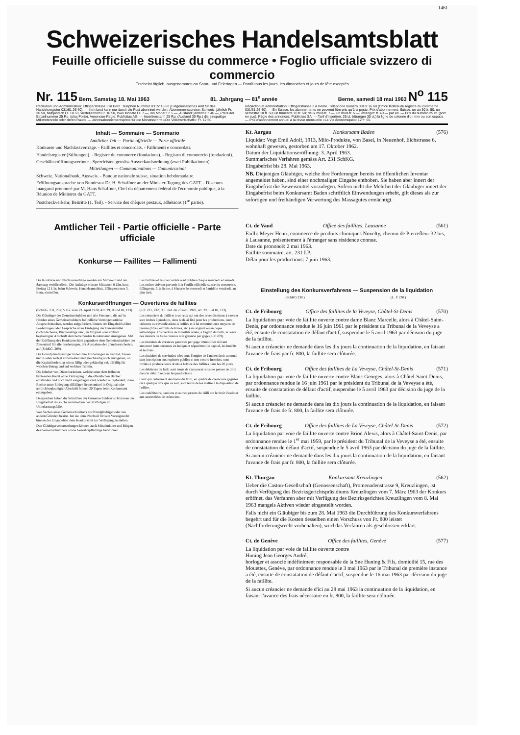1461
Schweizerisches Handelsamtsblatt
Feuille officielle suisse du commerce • Foglio ufficiale svizzero di commercio
Erscheint täglich, ausgenommen an Sonn- und Feiertagen — Paraît tous les jours, les dimanches et jours de fête exceptés
Nr. 115 Bern, Samstag 18. Mai 1963 81. Jahrgang — 81<sup>e</sup> année Berne, samedi 18 mai 1963 N<sup>o</sup> 115
Redaktion und Administration: Effingerstrasse 3 in Bern. Telephon Nummer 031/2 16 60 (Eidgenössisches Amt für das Handelsregister 031/61 26 40). — Im Inland kann nur durch die Post abonniert werden. Abonnementspreise: Schweiz: jährlich Fr. 30.50, halbjährlich Fr. 18.50, vierteljährlich Fr. 10.50, zwei Monate Fr. 7.—, ein Monat Fr. 5.—, Ausland: jährlich Fr. 40.—, Preis der Einzelnummer 25 Rp. (plus Porto). Annoncen-Regie: Publicitas AG. — Insertionstarif: 25 Rp. (Ausland 30 Rp.) die einspaltige Millimeterzeile oder deren Raum. — Jahresabonnementspreis für die Monatsschrift «Die Volkswirtschaft»: Fr. 12.50.
Rédaction et administration: Effingerstrasse 3 à Berne. Téléphone numéro 031/2 16 60 (Office fédéral du registre du commerce 031/61 26 40). — En Suisse, les abonnements ne peuvent être pris qu'à la poste. Prix d'abonnement: Suisse: un an 30 fr. 50; un semestre 18 fr. 50; un trimestre 10 fr. 50; deux mois fr. 7.—; un mois fr. 5.—; étranger: fr. 40.— par an. — Prix du numéro 25 ct. (port en sus). Régie des annonces: Publicitas SA. — Tarif d'insertion: 25 ct. (étranger 30 ct.) la ligne de colonne d'un mm ou son espace. — Prix d'abonnement annuel à la revue mensuelle «La Vie économique»: 12 fr. 50.
Inhalt — Sommaire — Sommario
Amtlicher Teil — Partie officielle — Parte ufficiale
Konkurse und Nachlassverträge. - Faillites et concordats. - Fallimenti e concordati.
Handelsregister (Stiftungen). - Registre du commerce (fondations). - Registro di commercio (fondazioni).
Geschäftseröffnungsverbote - Sperrfristen gemäss Ausverkaufsordnung (zwei Publikationen).
Mitteilungen — Communications — Comunicazioni
Schweiz. Nationalbank, Ausweis. - Banque nationale suisse, situation hebdomadaire.
Eröffnungsansprache von Bundesrat Dr. H. Schaffner an der Minister-Tagung des GATT. - Discours inaugural prononcé par M. Hans Schaffner, Chef du département fédéral de l'économie publique, à la Réunion de Ministres du GATT.
Postcheckverkehr, Beitritte (1. Teil). - Service des chèques postaux, adhésions (1<sup>re</sup> partie).
Amtlicher Teil - Partie officielle - Parte ufficiale
Konkurse — Faillites — Fallimenti
Die Konkurse und Nachlassverträge werden am Mittwoch und am Samstag veröffentlicht. Die Aufträge müssen Mittwoch 8 Uhr, bzw. Freitag 12 Uhr, beim Schweiz. Handelsamtsblatt, Effingerstrasse 3, Bern, eintreffen.
Les faillites et les concordats sont publiés chaque mercredi et samedi. Les ordres doivent parvenir à la Feuille officielle suisse du commerce, Effingerstr. 3, à Berne, à 8 heures le mercredi et à midi le vendredi, au plus tard.
Konkurseröffnungen — Ouvertures de faillites
(SchKG. 231, 232; VZG. vom 23. April 1920, Art. 29, II und III, 123)
Die Gläubiger der Gemeinschuldner und alle Personen, die auf in Händen eines Gemeinschuldners befindliche Vermögensstücke Anspruch machen, werden aufgefordert, binnen der Eingabefrist ihre Forderungen oder Ansprüche unter Einlegung der Beweismittel (Schuldscheine, Buchauszüge usw.) in Original oder amtlich beglaubigter Abschrift dem betreffenden Konkursamt einzugeben. Mit der Eröffnung des Konkurses hört gegenüber dem Gemeinschuldner der Zinsenlauf für alle Forderungen, mit Ausnahme der pfandversicherten, auf (SchKG. 209).
Die Grundpfandgläubiger haben ihre Forderungen in Kapital, Zinsen und Kosten zerlegt anzumelden und gleichzeitig auch anzugeben, ob die Kapitalforderung schon fällig oder gekündigt sei, allfällig für welchen Betrag und auf welchen Termin.
Die Inhaber von Dienstbarkeiten, welche unter dem früheren kantonalen Recht ohne Eintragung in die öffentlichen Bücher entstanden und noch nicht eingetragen sind, werden aufgefordert, diese Rechte unter Einlegung allfälliger Beweismittel in Original oder amtlich beglaubigter Abschrift binnen 20 Tagen beim Konkursamt einzugeben.
Desgleichen haben die Schuldner der Gemeinschuldner sich binnen der Eingabefrist als solche anzumelden bei Straffolgen im Unterlassungsfalle.
Wer Sachen eines Gemeinschuldners als Pfandgläubiger oder aus andern Gründen besitzt, hat sie ohne Nachteil für sein Vorzugsrecht binnen der Eingabefrist dem Konkursamt zur Verfügung zu stellen.
Den Gläubigerversammlungen können auch Mitschuldner und Bürgen des Gemeinschuldners sowie Gewährspflichtige beiwohnen.
(L.P. 231, 232; O.T. féd. du 23 avril 1920, art. 29, II et III, 123)
Les créanciers du failli et tous ceux qui ont des revendications à exercer sont invités à produire, dans le délai fixé pour les productions, leurs créances ou revendications à l'office et à lui remettre leurs moyens de preuve (titres, extraits de livres, etc.) en original ou en copie authentique. L'ouverture de la faillite arrête, à l'égard du failli, le cours des intérêts de toute créance non garantie par gage (L.P. 209).
Les titulaires de créances garanties par gage immobilier doivent annoncer leurs créances en indiquant séparément le capital, les intérêts et les frais.
Les titulaires de servitudes nées sous l'empire de l'ancien droit cantonal sans inscription aux registres publics et non encore inscrites, sont invités à produire leurs droits à l'office des faillites dans les 20 jours.
Les débiteurs du failli sont tenus de s'annoncer sous les peines de droit dans le délai fixé pour les productions.
Ceux qui détiennent des biens du failli, en qualité de créanciers gagistes ou à quelque titre que ce soit, sont tenus de les mettre à la disposition de l'office.
Les codébiteurs, cautions et autres garants du failli ont le droit d'assister aux assemblées de créanciers.
Kt. Aargau Konkursamt Baden (576)
Liquidat: Vogt Emil Adolf, 1913, Milo-Produkte, von Basel, in Neuenhof, Eichstrasse 6, wohnhaft gewesen, gestorben am 17. Oktober 1962.
Datum der Liquidationseröffnung: 3. April 1963.
Summarisches Verfahren gemäss Art. 231 SchKG.
Eingabefrist bis 28. Mai 1963.
NB. Diejenigen Gläubiger, welche ihre Forderungen bereits im öffentlichen Inventar angemeldet haben, sind einer nochmaligen Eingabe enthoben. Sie haben aber innert der Eingabefrist die Beweismittel vorzulegen. Sofern nicht die Mehrheit der Gläubiger innert der Eingabefrist beim Konkursamt Baden schriftlich Einwendungen erhebt, gilt dieses als zur sofortigen und freihändigen Verwertung des Massagutes ermächtigt.
Ct. de Vaud Office des faillites, Lausanne (561)
Failli: Meyer Henri, commerce de produits chimiques Novelty, chemin de Pierrefleur 32 bis, à Lausanne, présentement à l'étranger sans résidence connue.
Date du prononcé: 2 mai 1963.
Faillite sommaire, art. 231 LP.
Délai pour les productions: 7 juin 1963.
Einstellung des Konkursverfahrens — Suspension de la liquidation
(SchKG 230.) (L. P. 230.)
Ct. de Fribourg Office des faillites de la Veveyse, Châtel-St-Denis (570)
La liquidation par voie de faillite ouverte contre dame Blanc Marcelle, alors à Châtel-Saint-Denis, par ordonnance rendue le 16 juin 1961 par le président du Tribunal de la Veveyse a été, ensuite de constatation de défaut d'actif, suspendue le 5 avril 1963 par décision du juge de la faillite.
Si aucun créancier ne demande dans les dix jours la continuation de la liquidation, en faisant l'avance de frais par fr. 800, la faillite sera clôturée.
Ct. de Fribourg Office des faillites de La Veveyse, Châtel-St-Denis (571)
La liquidation par voie de faillite ouverte contre Blanc Georges, alors à Châtel-Saint-Denis, par ordonnance rendue le 16 juin 1961 par le président du Tribunal de la Veveyse a été, ensuite de constatation de défaut d'actif, suspendue le 5 avril 1963 par décision du juge de la faillite.
Si aucun créancier ne demande dans les dix jours la continuation de la liquidation, en faisant l'avance de frais de fr. 800, la faillite sera clôturée.
Ct. de Fribourg Office des faillites de La Veveyse, Châtel-St-Denis (572)
La liquidation par voie de faillite ouverte contre Briod Alexis, alors à Châtel-Saint-Denis, par ordonnance rendue le 1<sup>er</sup> mai 1959, par le président du Tribunal de la Veveyse a été, ensuite de constatation de défaut d'actif, suspendue le 5 avril 1963 par décision du juge de la faillite.
Si aucun créancier ne demande dans les dix jours la continuation de la liquidation, en faisant l'avance de frais par fr. 800, la faillite sera clôturée.
Kt. Thurgau Konkursamt Kreuzlingen (562)
Ueber die Caston-Gesellschaft (Genossenschaft), Promenadenstrasse 9, Kreuzlingen, ist durch Verfügung des Bezirksgerichtspräsidiums Kreuzlingen vom 7. März 1963 der Konkurs eröffnet, das Verfahren aber mit Verfügung des Bezirksgerichtes Kreuzlingen vom 8. Mai 1963 mangels Aktiven wieder eingestellt worden.
Falls nicht ein Gläubiger bis zum 28. Mai 1963 die Durchführung des Konkursverfahrens begehrt und für die Kosten desselben einen Vorschuss von Fr. 800 leistet (Nachforderungsrecht vorbehalten), wird das Verfahren als geschlossen erklärt.
Ct. de Genève Office des faillites, Genève (577)
La liquidation par voie de faillite ouverte contre
Huning Jean Georges André,
horloger et associé indéfiniment responsable de la Sne Huning & Fils, domicilié 15, rue des Mouettes, Genève, par ordonnance rendue le 3 mai 1963 par le Tribunal de première instance a été, ensuite de constatation de défaut d'actif, suspendue le 16 mai 1963 par décision du juge de la faillite.
Si aucun créancier ne demande d'ici au 28 mai 1963 la continuation de la liquidation, en faisant l'avance des frais nécessaire en fr. 800, la faillite sera clôturée.